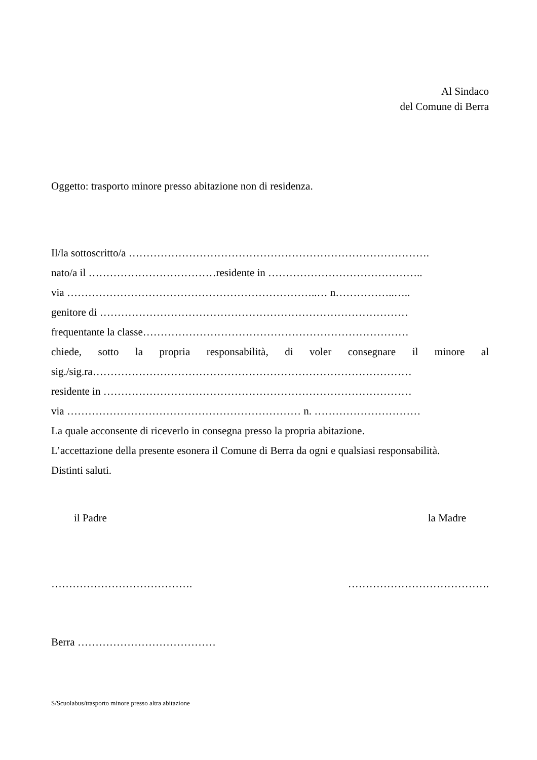Al Sindaco
del Comune di Berra
Oggetto: trasporto minore presso abitazione non di residenza.
Il/la sottoscritto/a ………………………………………………………………………….
nato/a il ………………………………residente in ……………………………………..
via ……………………………………………………………..… n……………..…..
genitore di ……………………………………………………………………………
frequentante la classe…………………………………………………………………
chiede, sotto la propria responsabilità, di voler consegnare il minore al
sig./sig.ra………………………………………………………………………………
residente in ……………………………………………………………………………
via ………………………………………………………… n. …………………………
La quale acconsente di riceverlo in consegna presso la propria abitazione.
L’accettazione della presente esonera il Comune di Berra da ogni e qualsiasi responsabilità.
Distinti saluti.
il Padre la Madre
…………………………………. ………………………………….
Berra …………………………………
S/Scuolabus/trasporto minore presso altra abitazione